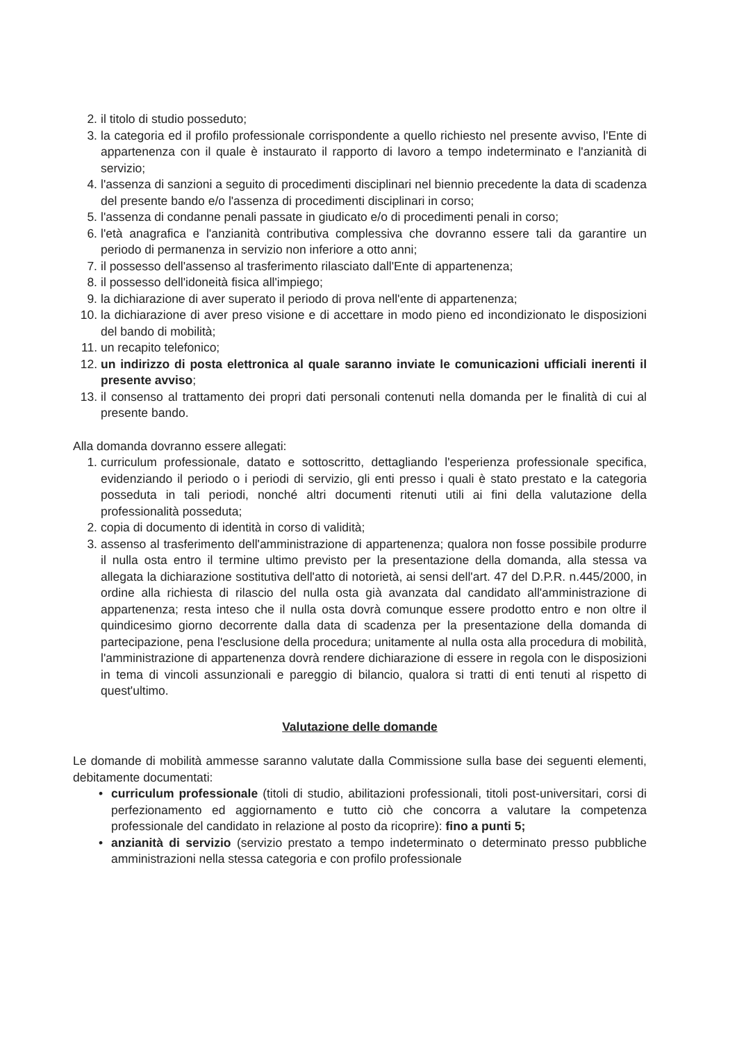2. il titolo di studio posseduto;
3. la categoria ed il profilo professionale corrispondente a quello richiesto nel presente avviso, l'Ente di appartenenza con il quale è instaurato il rapporto di lavoro a tempo indeterminato e l'anzianità di servizio;
4. l'assenza di sanzioni a seguito di procedimenti disciplinari nel biennio precedente la data di scadenza del presente bando e/o l'assenza di procedimenti disciplinari in corso;
5. l'assenza di condanne penali passate in giudicato e/o di procedimenti penali in corso;
6. l'età anagrafica e l'anzianità contributiva complessiva che dovranno essere tali da garantire un periodo di permanenza in servizio non inferiore a otto anni;
7. il possesso dell'assenso al trasferimento rilasciato dall'Ente di appartenenza;
8. il possesso dell'idoneità fisica all'impiego;
9. la dichiarazione di aver superato il periodo di prova nell'ente di appartenenza;
10. la dichiarazione di aver preso visione e di accettare in modo pieno ed incondizionato le disposizioni del bando di mobilità;
11. un recapito telefonico;
12. un indirizzo di posta elettronica al quale saranno inviate le comunicazioni ufficiali inerenti il presente avviso;
13. il consenso al trattamento dei propri dati personali contenuti nella domanda per le finalità di cui al presente bando.
Alla domanda dovranno essere allegati:
1. curriculum professionale, datato e sottoscritto, dettagliando l'esperienza professionale specifica, evidenziando il periodo o i periodi di servizio, gli enti presso i quali è stato prestato e la categoria posseduta in tali periodi, nonché altri documenti ritenuti utili ai fini della valutazione della professionalità posseduta;
2. copia di documento di identità in corso di validità;
3. assenso al trasferimento dell'amministrazione di appartenenza; qualora non fosse possibile produrre il nulla osta entro il termine ultimo previsto per la presentazione della domanda, alla stessa va allegata la dichiarazione sostitutiva dell'atto di notorietà, ai sensi dell'art. 47 del D.P.R. n.445/2000, in ordine alla richiesta di rilascio del nulla osta già avanzata dal candidato all'amministrazione di appartenenza; resta inteso che il nulla osta dovrà comunque essere prodotto entro e non oltre il quindicesimo giorno decorrente dalla data di scadenza per la presentazione della domanda di partecipazione, pena l'esclusione della procedura; unitamente al nulla osta alla procedura di mobilità, l'amministrazione di appartenenza dovrà rendere dichiarazione di essere in regola con le disposizioni in tema di vincoli assunzionali e pareggio di bilancio, qualora si tratti di enti tenuti al rispetto di quest'ultimo.
Valutazione delle domande
Le domande di mobilità ammesse saranno valutate dalla Commissione sulla base dei seguenti elementi, debitamente documentati:
• curriculum professionale (titoli di studio, abilitazioni professionali, titoli post-universitari, corsi di perfezionamento ed aggiornamento e tutto ciò che concorra a valutare la competenza professionale del candidato in relazione al posto da ricoprire): fino a punti 5;
• anzianità di servizio (servizio prestato a tempo indeterminato o determinato presso pubbliche amministrazioni nella stessa categoria e con profilo professionale